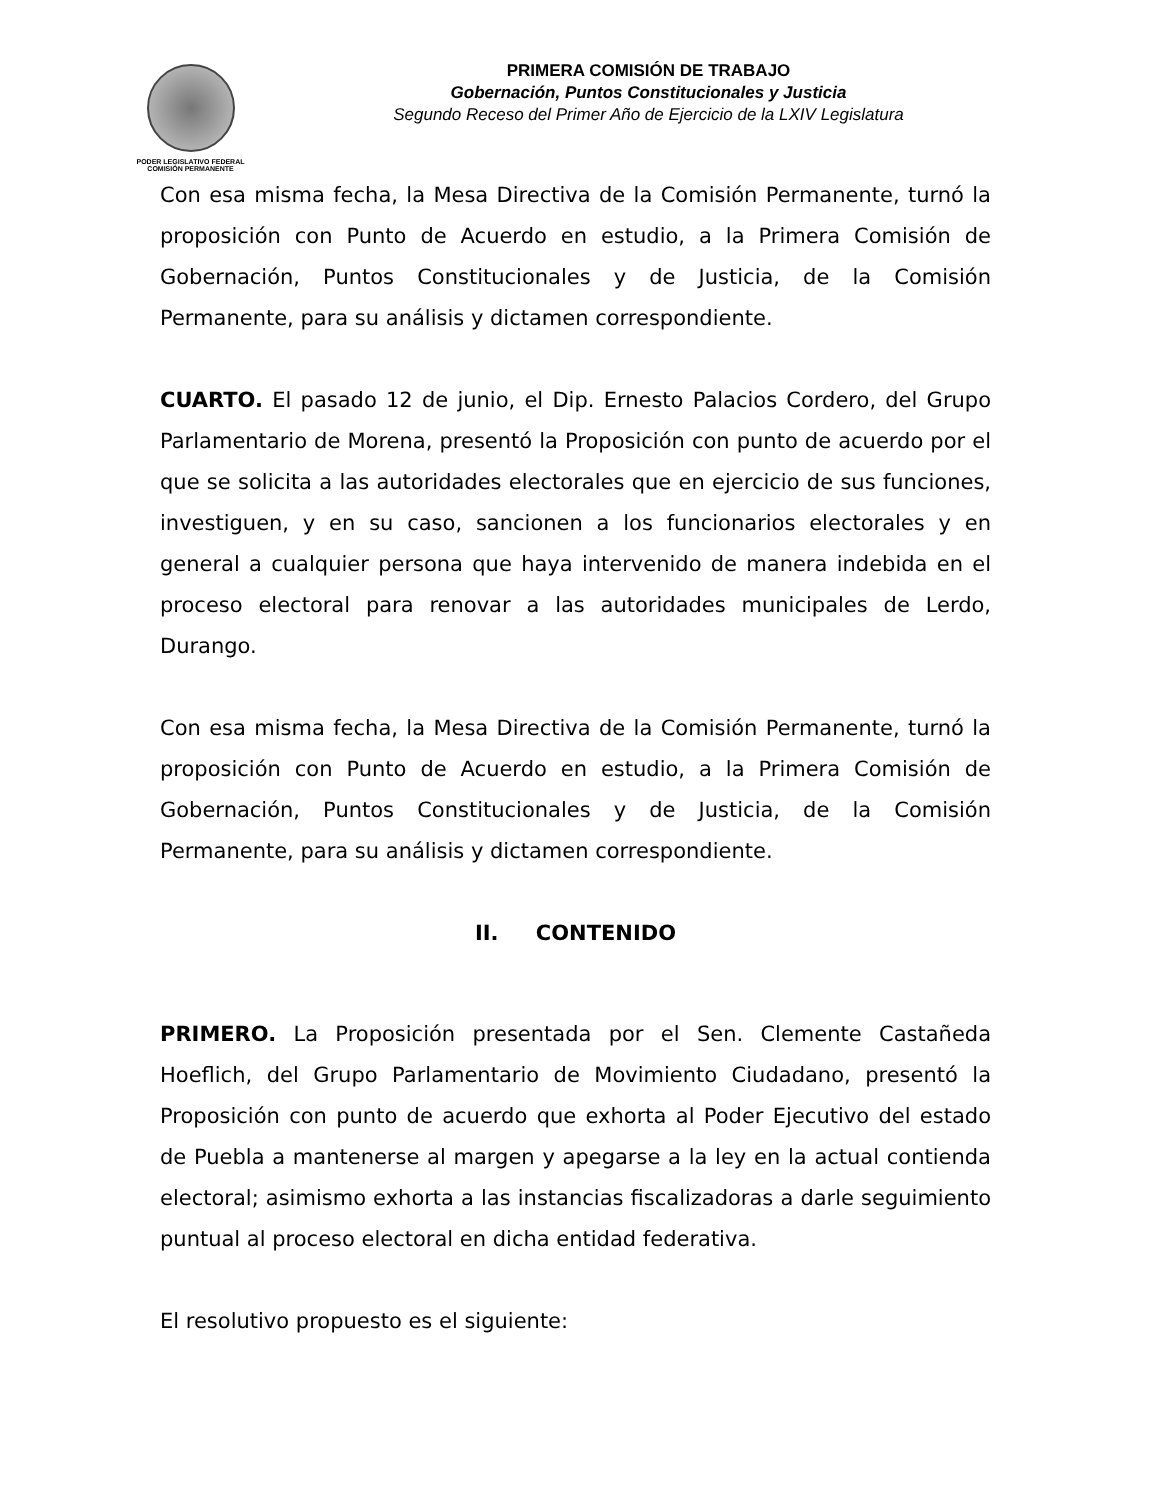PODER LEGISLATIVO FEDERAL
COMISIÓN PERMANENTE
PRIMERA COMISIÓN DE TRABAJO
Gobernación, Puntos Constitucionales y Justicia
Segundo Receso del Primer Año de Ejercicio de la LXIV Legislatura
Con esa misma fecha, la Mesa Directiva de la Comisión Permanente, turnó la proposición con Punto de Acuerdo en estudio, a la Primera Comisión de Gobernación, Puntos Constitucionales y de Justicia, de la Comisión Permanente, para su análisis y dictamen correspondiente.
CUARTO. El pasado 12 de junio, el Dip. Ernesto Palacios Cordero, del Grupo Parlamentario de Morena, presentó la Proposición con punto de acuerdo por el que se solicita a las autoridades electorales que en ejercicio de sus funciones, investiguen, y en su caso, sancionen a los funcionarios electorales y en general a cualquier persona que haya intervenido de manera indebida en el proceso electoral para renovar a las autoridades municipales de Lerdo, Durango.
Con esa misma fecha, la Mesa Directiva de la Comisión Permanente, turnó la proposición con Punto de Acuerdo en estudio, a la Primera Comisión de Gobernación, Puntos Constitucionales y de Justicia, de la Comisión Permanente, para su análisis y dictamen correspondiente.
II. CONTENIDO
PRIMERO. La Proposición presentada por el Sen. Clemente Castañeda Hoeflich, del Grupo Parlamentario de Movimiento Ciudadano, presentó la Proposición con punto de acuerdo que exhorta al Poder Ejecutivo del estado de Puebla a mantenerse al margen y apegarse a la ley en la actual contienda electoral; asimismo exhorta a las instancias fiscalizadoras a darle seguimiento puntual al proceso electoral en dicha entidad federativa.
El resolutivo propuesto es el siguiente: